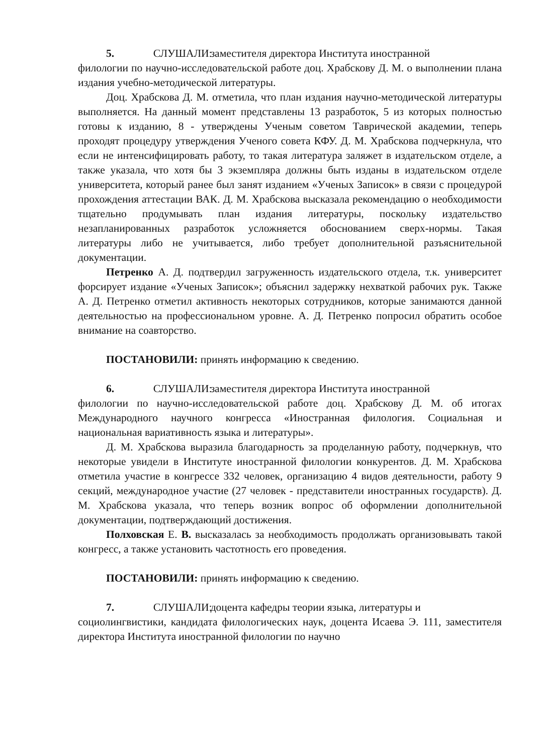5. СЛУШАЛИ: заместителя директора Института иностранной
филологии по научно-исследовательской работе доц. Храбскову Д. М. о выполнении плана издания учебно-методической литературы.
Доц. Храбскова Д. М. отметила, что план издания научно-методической литературы выполняется. На данный момент представлены 13 разработок, 5 из которых полностью готовы к изданию, 8 - утверждены Ученым советом Таврической академии, теперь проходят процедуру утверждения Ученого совета КФУ. Д. М. Храбскова подчеркнула, что если не интенсифицировать работу, то такая литература заляжет в издательском отделе, а также указала, что хотя бы 3 экземпляра должны быть изданы в издательском отделе университета, который ранее был занят изданием «Ученых Записок» в связи с процедурой прохождения аттестации ВАК. Д. М. Храбскова высказала рекомендацию о необходимости тщательно продумывать план издания литературы, поскольку издательство незапланированных разработок усложняется обоснованием сверх-нормы. Такая литературы либо не учитывается, либо требует дополнительной разъяснительной документации.
Петренко А. Д. подтвердил загруженность издательского отдела, т.к. университет форсирует издание «Ученых Записок»; объяснил задержку нехваткой рабочих рук. Также А. Д. Петренко отметил активность некоторых сотрудников, которые занимаются данной деятельностью на профессиональном уровне. А. Д. Петренко попросил обратить особое внимание на соавторство.
ПОСТАНОВИЛИ: принять информацию к сведению.
6. СЛУШАЛИ: заместителя директора Института иностранной
филологии по научно-исследовательской работе доц. Храбскову Д. М. об итогах Международного научного конгресса «Иностранная филология. Социальная и национальная вариативность языка и литературы».
Д. М. Храбскова выразила благодарность за проделанную работу, подчеркнув, что некоторые увидели в Институте иностранной филологии конкурентов. Д. М. Храбскова отметила участие в конгрессе 332 человек, организацию 4 видов деятельности, работу 9 секций, международное участие (27 человек - представители иностранных государств). Д. М. Храбскова указала, что теперь возник вопрос об оформлении дополнительной документации, подтверждающий достижения.
Полховская Е. В. высказалась за необходимость продолжать организовывать такой конгресс, а также установить частотность его проведения.
ПОСТАНОВИЛИ: принять информацию к сведению.
7. СЛУШАЛИ: доцента кафедры теории языка, литературы и
социолингвистики, кандидата филологических наук, доцента Исаева Э. 111, заместителя директора Института иностранной филологии по научно